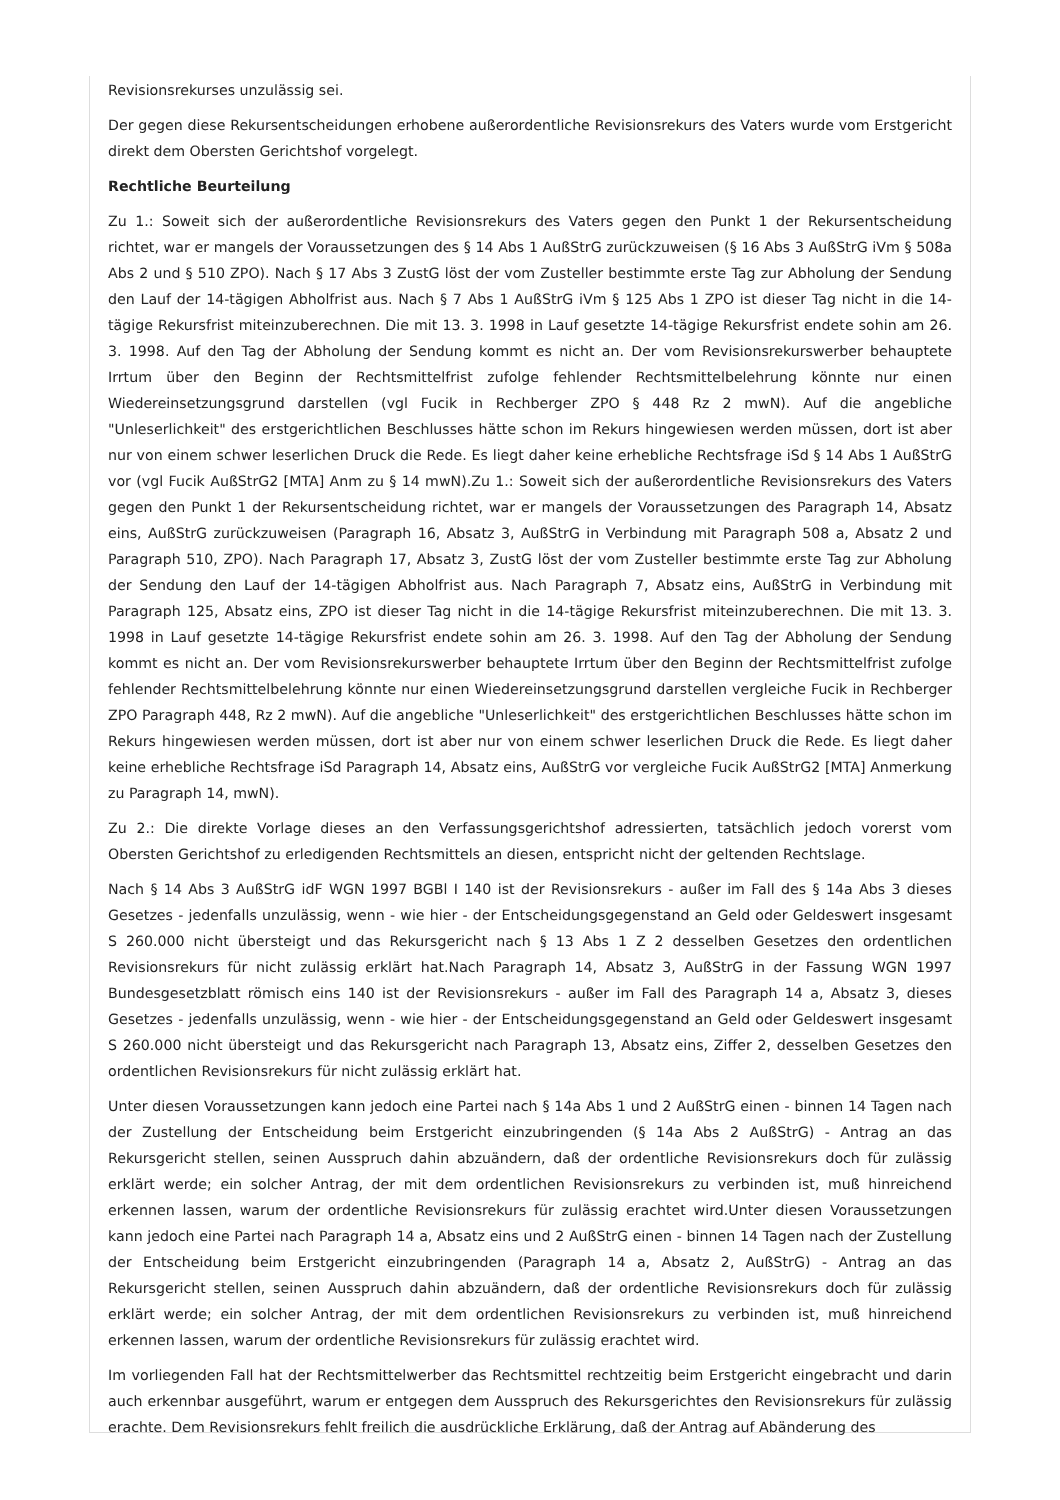Revisionsrekurses unzulässig sei.
Der gegen diese Rekursentscheidungen erhobene außerordentliche Revisionsrekurs des Vaters wurde vom Erstgericht direkt dem Obersten Gerichtshof vorgelegt.
Rechtliche Beurteilung
Zu 1.: Soweit sich der außerordentliche Revisionsrekurs des Vaters gegen den Punkt 1 der Rekursentscheidung richtet, war er mangels der Voraussetzungen des § 14 Abs 1 AußStrG zurückzuweisen (§ 16 Abs 3 AußStrG iVm § 508a Abs 2 und § 510 ZPO). Nach § 17 Abs 3 ZustG löst der vom Zusteller bestimmte erste Tag zur Abholung der Sendung den Lauf der 14-tägigen Abholfrist aus. Nach § 7 Abs 1 AußStrG iVm § 125 Abs 1 ZPO ist dieser Tag nicht in die 14-tägige Rekursfrist miteinzuberechnen. Die mit 13. 3. 1998 in Lauf gesetzte 14-tägige Rekursfrist endete sohin am 26. 3. 1998. Auf den Tag der Abholung der Sendung kommt es nicht an. Der vom Revisionsrekurswerber behauptete Irrtum über den Beginn der Rechtsmittelfrist zufolge fehlender Rechtsmittelbelehrung könnte nur einen Wiedereinsetzungsgrund darstellen (vgl Fucik in Rechberger ZPO § 448 Rz 2 mwN). Auf die angebliche "Unleserlichkeit" des erstgerichtlichen Beschlusses hätte schon im Rekurs hingewiesen werden müssen, dort ist aber nur von einem schwer leserlichen Druck die Rede. Es liegt daher keine erhebliche Rechtsfrage iSd § 14 Abs 1 AußStrG vor (vgl Fucik AußStrG2 [MTA] Anm zu § 14 mwN).Zu 1.: Soweit sich der außerordentliche Revisionsrekurs des Vaters gegen den Punkt 1 der Rekursentscheidung richtet, war er mangels der Voraussetzungen des Paragraph 14, Absatz eins, AußStrG zurückzuweisen (Paragraph 16, Absatz 3, AußStrG in Verbindung mit Paragraph 508 a, Absatz 2 und Paragraph 510, ZPO). Nach Paragraph 17, Absatz 3, ZustG löst der vom Zusteller bestimmte erste Tag zur Abholung der Sendung den Lauf der 14-tägigen Abholfrist aus. Nach Paragraph 7, Absatz eins, AußStrG in Verbindung mit Paragraph 125, Absatz eins, ZPO ist dieser Tag nicht in die 14-tägige Rekursfrist miteinzuberechnen. Die mit 13. 3. 1998 in Lauf gesetzte 14-tägige Rekursfrist endete sohin am 26. 3. 1998. Auf den Tag der Abholung der Sendung kommt es nicht an. Der vom Revisionsrekurswerber behauptete Irrtum über den Beginn der Rechtsmittelfrist zufolge fehlender Rechtsmittelbelehrung könnte nur einen Wiedereinsetzungsgrund darstellen vergleiche Fucik in Rechberger ZPO Paragraph 448, Rz 2 mwN). Auf die angebliche "Unleserlichkeit" des erstgerichtlichen Beschlusses hätte schon im Rekurs hingewiesen werden müssen, dort ist aber nur von einem schwer leserlichen Druck die Rede. Es liegt daher keine erhebliche Rechtsfrage iSd Paragraph 14, Absatz eins, AußStrG vor vergleiche Fucik AußStrG2 [MTA] Anmerkung zu Paragraph 14, mwN).
Zu 2.: Die direkte Vorlage dieses an den Verfassungsgerichtshof adressierten, tatsächlich jedoch vorerst vom Obersten Gerichtshof zu erledigenden Rechtsmittels an diesen, entspricht nicht der geltenden Rechtslage.
Nach § 14 Abs 3 AußStrG idF WGN 1997 BGBl I 140 ist der Revisionsrekurs - außer im Fall des § 14a Abs 3 dieses Gesetzes - jedenfalls unzulässig, wenn - wie hier - der Entscheidungsgegenstand an Geld oder Geldeswert insgesamt S 260.000 nicht übersteigt und das Rekursgericht nach § 13 Abs 1 Z 2 desselben Gesetzes den ordentlichen Revisionsrekurs für nicht zulässig erklärt hat.Nach Paragraph 14, Absatz 3, AußStrG in der Fassung WGN 1997 Bundesgesetzblatt römisch eins 140 ist der Revisionsrekurs - außer im Fall des Paragraph 14 a, Absatz 3, dieses Gesetzes - jedenfalls unzulässig, wenn - wie hier - der Entscheidungsgegenstand an Geld oder Geldeswert insgesamt S 260.000 nicht übersteigt und das Rekursgericht nach Paragraph 13, Absatz eins, Ziffer 2, desselben Gesetzes den ordentlichen Revisionsrekurs für nicht zulässig erklärt hat.
Unter diesen Voraussetzungen kann jedoch eine Partei nach § 14a Abs 1 und 2 AußStrG einen - binnen 14 Tagen nach der Zustellung der Entscheidung beim Erstgericht einzubringenden (§ 14a Abs 2 AußStrG) - Antrag an das Rekursgericht stellen, seinen Ausspruch dahin abzuändern, daß der ordentliche Revisionsrekurs doch für zulässig erklärt werde; ein solcher Antrag, der mit dem ordentlichen Revisionsrekurs zu verbinden ist, muß hinreichend erkennen lassen, warum der ordentliche Revisionsrekurs für zulässig erachtet wird.Unter diesen Voraussetzungen kann jedoch eine Partei nach Paragraph 14 a, Absatz eins und 2 AußStrG einen - binnen 14 Tagen nach der Zustellung der Entscheidung beim Erstgericht einzubringenden (Paragraph 14 a, Absatz 2, AußStrG) - Antrag an das Rekursgericht stellen, seinen Ausspruch dahin abzuändern, daß der ordentliche Revisionsrekurs doch für zulässig erklärt werde; ein solcher Antrag, der mit dem ordentlichen Revisionsrekurs zu verbinden ist, muß hinreichend erkennen lassen, warum der ordentliche Revisionsrekurs für zulässig erachtet wird.
Im vorliegenden Fall hat der Rechtsmittelwerber das Rechtsmittel rechtzeitig beim Erstgericht eingebracht und darin auch erkennbar ausgeführt, warum er entgegen dem Ausspruch des Rekursgerichtes den Revisionsrekurs für zulässig erachte. Dem Revisionsrekurs fehlt freilich die ausdrückliche Erklärung, daß der Antrag auf Abänderung des